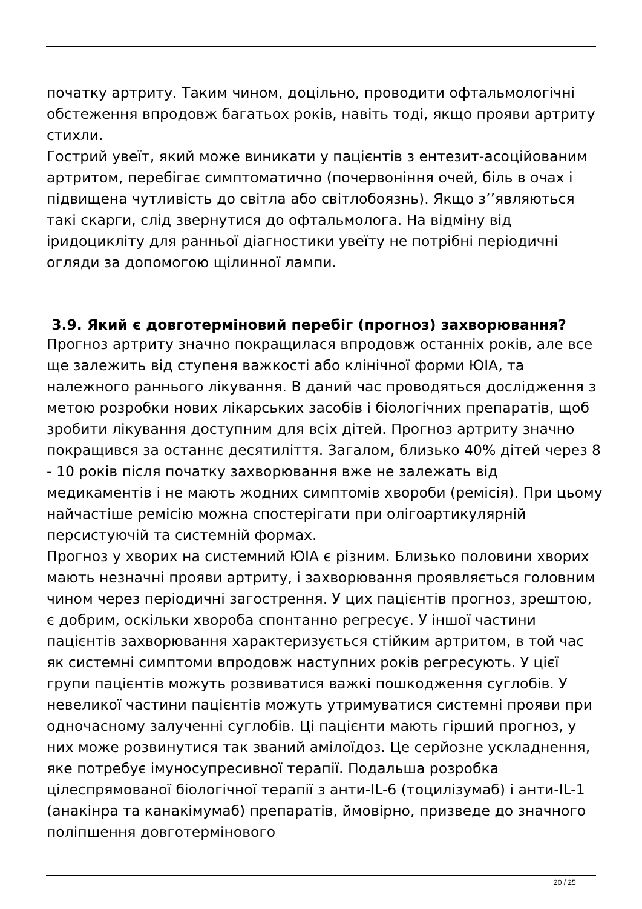початку артриту. Таким чином, доцільно, проводити офтальмологічні обстеження впродовж багатьох років, навіть тоді, якщо прояви артриту стихли.
Гострий увеїт, який може виникати у пацієнтів з ентезит-асоційованим артритом, перебігає симптоматично (почервоніння очей, біль в очах і підвищена чутливість до світла або світлобоязнь). Якщо з’’являються такі скарги, слід звернутися до офтальмолога. На відміну від іридоцикліту для ранньої діагностики увеїту не потрібні періодичні огляди за допомогою щілинної лампи.
3.9. Який є довготерміновий перебіг (прогноз) захворювання?
Прогноз артриту значно покращилася впродовж останніх років, але все ще залежить від ступеня важкості або клінічної форми ЮІА, та належного раннього лікування. В даний час проводяться дослідження з метою розробки нових лікарських засобів і біологічних препаратів, щоб зробити лікування доступним для всіх дітей. Прогноз артриту значно покращився за останнє десятиліття. Загалом, близько 40% дітей через 8 - 10 років після початку захворювання вже не залежать від медикаментів і не мають жодних симптомів хвороби (ремісія). При цьому найчастіше ремісію можна спостерігати при олігоартикулярній персистуючій та системній формах.
Прогноз у хворих на системний ЮІА є різним. Близько половини хворих мають незначні прояви артриту, і захворювання проявляється головним чином через періодичні загострення. У цих пацієнтів прогноз, зрештою, є добрим, оскільки хвороба спонтанно регресує. У іншої частини пацієнтів захворювання характеризується стійким артритом, в той час як системні симптоми впродовж наступних років регресують. У цієї групи пацієнтів можуть розвиватися важкі пошкодження суглобів. У невеликої частини пацієнтів можуть утримуватися системні прояви при одночасному залученні суглобів. Ці пацієнти мають гірший прогноз, у них може розвинутися так званий амілоїдоз. Це серйозне ускладнення, яке потребує імуносупресивної терапії. Подальша розробка цілеспрямованої біологічної терапії з анти-IL-6 (тоцилізумаб) і анти-IL-1 (анакінра та канакімумаб) препаратів, ймовірно, призведе до значного поліпшення довготермінового
20 / 25